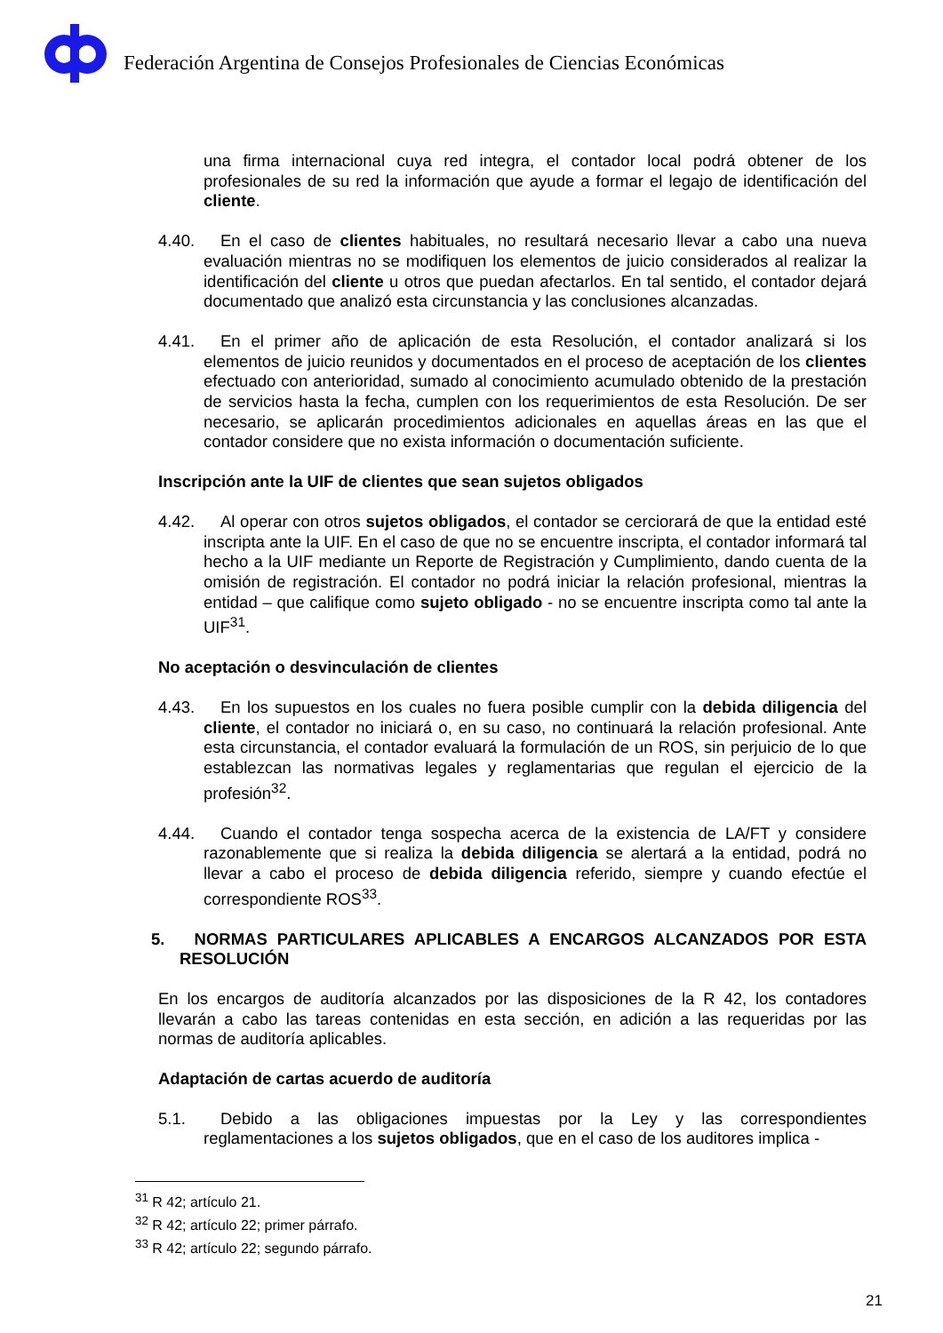Federación Argentina de Consejos Profesionales de Ciencias Económicas
una firma internacional cuya red integra, el contador local podrá obtener de los profesionales de su red la información que ayude a formar el legajo de identificación del cliente.
4.40. En el caso de clientes habituales, no resultará necesario llevar a cabo una nueva evaluación mientras no se modifiquen los elementos de juicio considerados al realizar la identificación del cliente u otros que puedan afectarlos. En tal sentido, el contador dejará documentado que analizó esta circunstancia y las conclusiones alcanzadas.
4.41. En el primer año de aplicación de esta Resolución, el contador analizará si los elementos de juicio reunidos y documentados en el proceso de aceptación de los clientes efectuado con anterioridad, sumado al conocimiento acumulado obtenido de la prestación de servicios hasta la fecha, cumplen con los requerimientos de esta Resolución. De ser necesario, se aplicarán procedimientos adicionales en aquellas áreas en las que el contador considere que no exista información o documentación suficiente.
Inscripción ante la UIF de clientes que sean sujetos obligados
4.42. Al operar con otros sujetos obligados, el contador se cerciorará de que la entidad esté inscripta ante la UIF. En el caso de que no se encuentre inscripta, el contador informará tal hecho a la UIF mediante un Reporte de Registración y Cumplimiento, dando cuenta de la omisión de registración. El contador no podrá iniciar la relación profesional, mientras la entidad – que califique como sujeto obligado - no se encuentre inscripta como tal ante la UIF<sup>31</sup>.
No aceptación o desvinculación de clientes
4.43. En los supuestos en los cuales no fuera posible cumplir con la debida diligencia del cliente, el contador no iniciará o, en su caso, no continuará la relación profesional. Ante esta circunstancia, el contador evaluará la formulación de un ROS, sin perjuicio de lo que establezcan las normativas legales y reglamentarias que regulan el ejercicio de la profesión<sup>32</sup>.
4.44. Cuando el contador tenga sospecha acerca de la existencia de LA/FT y considere razonablemente que si realiza la debida diligencia se alertará a la entidad, podrá no llevar a cabo el proceso de debida diligencia referido, siempre y cuando efectúe el correspondiente ROS<sup>33</sup>.
5. NORMAS PARTICULARES APLICABLES A ENCARGOS ALCANZADOS POR ESTA RESOLUCIÓN
En los encargos de auditoría alcanzados por las disposiciones de la R 42, los contadores llevarán a cabo las tareas contenidas en esta sección, en adición a las requeridas por las normas de auditoría aplicables.
Adaptación de cartas acuerdo de auditoría
5.1. Debido a las obligaciones impuestas por la Ley y las correspondientes reglamentaciones a los sujetos obligados, que en el caso de los auditores implica -
<sup>31</sup> R 42; artículo 21.
<sup>32</sup> R 42; artículo 22; primer párrafo.
<sup>33</sup> R 42; artículo 22; segundo párrafo.
21